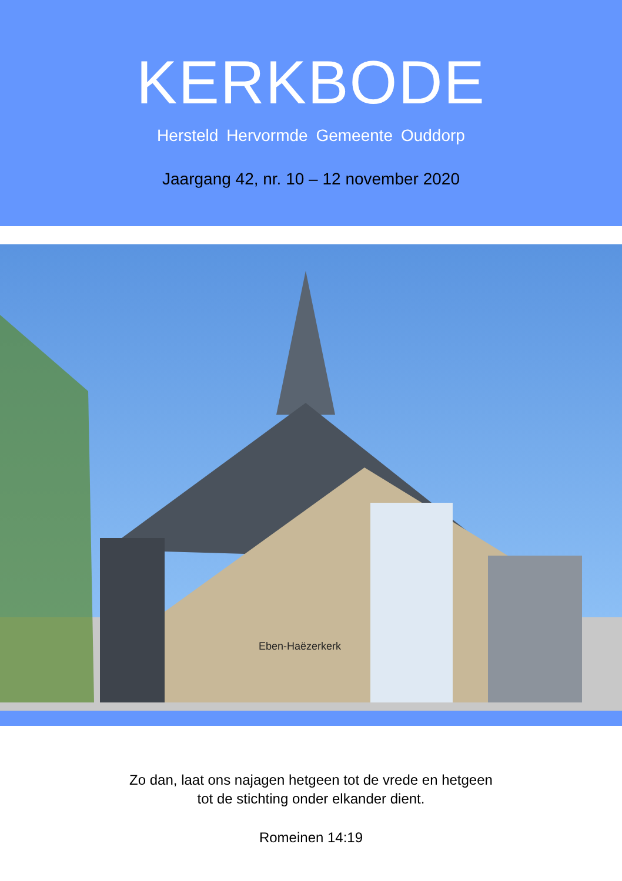KERKBODE
Hersteld Hervormde Gemeente Ouddorp
Jaargang 42, nr. 10 – 12 november 2020
Eben-Haëzerkerk
Zo dan, laat ons najagen hetgeen tot de vrede en hetgeen
tot de stichting onder elkander dient.
Romeinen 14:19